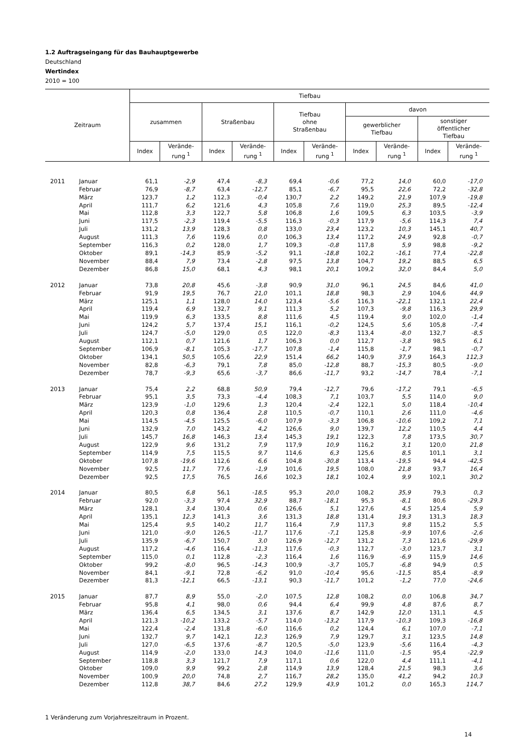1.2 Auftragseingang für das Bauhauptgewerbe
Deutschland
Wertindex
2010 = 100
| Zeitraum | | Tiefbau | | | | | | | | | |
| --- | --- | --- | --- | --- | --- | --- | --- | --- | --- | --- | --- |
| | | zusammen | | Straßenbau | | Tiefbau ohne Straßenbau | | davon | | | |
| | | | | | | | | gewerblicher Tiefbau | | sonstiger öffentlicher Tiefbau | |
| | | Index | Verände- rung <sup>1</sup> | Index | Verände- rung <sup>1</sup> | Index | Verände- rung <sup>1</sup> | Index | Verände- rung <sup>1</sup> | Index | Verände- rung <sup>1</sup> |
| 2011 | Januar | 61,1 | -2,9 | 47,4 | -8,3 | 69,4 | -0,6 | 77,2 | 14,0 | 60,0 | -17,0 |
| | Februar | 76,9 | -8,7 | 63,4 | -12,7 | 85,1 | -6,7 | 95,5 | 22,6 | 72,2 | -32,8 |
| | März | 123,7 | 1,2 | 112,3 | -0,4 | 130,7 | 2,2 | 149,2 | 21,9 | 107,9 | -19,8 |
| | April | 111,7 | 6,2 | 121,6 | 4,3 | 105,8 | 7,6 | 119,0 | 25,3 | 89,5 | -12,4 |
| | Mai | 112,8 | 3,3 | 122,7 | 5,8 | 106,8 | 1,6 | 109,5 | 6,3 | 103,5 | -3,9 |
| | Juni | 117,5 | -2,3 | 119,4 | -5,5 | 116,3 | -0,3 | 117,9 | -5,6 | 114,3 | 7,4 |
| | Juli | 131,2 | 13,9 | 128,3 | 0,8 | 133,0 | 23,4 | 123,2 | 10,3 | 145,1 | 40,7 |
| | August | 111,3 | 7,6 | 119,6 | 0,0 | 106,3 | 13,4 | 117,2 | 24,9 | 92,8 | -0,7 |
| | September | 116,3 | 0,2 | 128,0 | 1,7 | 109,3 | -0,8 | 117,8 | 5,9 | 98,8 | -9,2 |
| | Oktober | 89,1 | -14,3 | 85,9 | -5,2 | 91,1 | -18,8 | 102,2 | -16,1 | 77,4 | -22,8 |
| | November | 88,4 | 7,9 | 73,4 | -2,8 | 97,5 | 13,8 | 104,7 | 19,2 | 88,5 | 6,5 |
| | Dezember | 86,8 | 15,0 | 68,1 | 4,3 | 98,1 | 20,1 | 109,2 | 32,0 | 84,4 | 5,0 |
| 2012 | Januar | 73,8 | 20,8 | 45,6 | -3,8 | 90,9 | 31,0 | 96,1 | 24,5 | 84,6 | 41,0 |
| | Februar | 91,9 | 19,5 | 76,7 | 21,0 | 101,1 | 18,8 | 98,3 | 2,9 | 104,6 | 44,9 |
| | März | 125,1 | 1,1 | 128,0 | 14,0 | 123,4 | -5,6 | 116,3 | -22,1 | 132,1 | 22,4 |
| | April | 119,4 | 6,9 | 132,7 | 9,1 | 111,3 | 5,2 | 107,3 | -9,8 | 116,3 | 29,9 |
| | Mai | 119,9 | 6,3 | 133,5 | 8,8 | 111,6 | 4,5 | 119,4 | 9,0 | 102,0 | -1,4 |
| | Juni | 124,2 | 5,7 | 137,4 | 15,1 | 116,1 | -0,2 | 124,5 | 5,6 | 105,8 | -7,4 |
| | Juli | 124,7 | -5,0 | 129,0 | 0,5 | 122,0 | -8,3 | 113,4 | -8,0 | 132,7 | -8,5 |
| | August | 112,1 | 0,7 | 121,6 | 1,7 | 106,3 | 0,0 | 112,7 | -3,8 | 98,5 | 6,1 |
| | September | 106,9 | -8,1 | 105,3 | -17,7 | 107,8 | -1,4 | 115,8 | -1,7 | 98,1 | -0,7 |
| | Oktober | 134,1 | 50,5 | 105,6 | 22,9 | 151,4 | 66,2 | 140,9 | 37,9 | 164,3 | 112,3 |
| | November | 82,8 | -6,3 | 79,1 | 7,8 | 85,0 | -12,8 | 88,7 | -15,3 | 80,5 | -9,0 |
| | Dezember | 78,7 | -9,3 | 65,6 | -3,7 | 86,6 | -11,7 | 93,2 | -14,7 | 78,4 | -7,1 |
| 2013 | Januar | 75,4 | 2,2 | 68,8 | 50,9 | 79,4 | -12,7 | 79,6 | -17,2 | 79,1 | -6,5 |
| | Februar | 95,1 | 3,5 | 73,3 | -4,4 | 108,3 | 7,1 | 103,7 | 5,5 | 114,0 | 9,0 |
| | März | 123,9 | -1,0 | 129,6 | 1,3 | 120,4 | -2,4 | 122,1 | 5,0 | 118,4 | -10,4 |
| | April | 120,3 | 0,8 | 136,4 | 2,8 | 110,5 | -0,7 | 110,1 | 2,6 | 111,0 | -4,6 |
| | Mai | 114,5 | -4,5 | 125,5 | -6,0 | 107,9 | -3,3 | 106,8 | -10,6 | 109,2 | 7,1 |
| | Juni | 132,9 | 7,0 | 143,2 | 4,2 | 126,6 | 9,0 | 139,7 | 12,2 | 110,5 | 4,4 |
| | Juli | 145,7 | 16,8 | 146,3 | 13,4 | 145,3 | 19,1 | 122,3 | 7,8 | 173,5 | 30,7 |
| | August | 122,9 | 9,6 | 131,2 | 7,9 | 117,9 | 10,9 | 116,2 | 3,1 | 120,0 | 21,8 |
| | September | 114,9 | 7,5 | 115,5 | 9,7 | 114,6 | 6,3 | 125,6 | 8,5 | 101,1 | 3,1 |
| | Oktober | 107,8 | -19,6 | 112,6 | 6,6 | 104,8 | -30,8 | 113,4 | -19,5 | 94,4 | -42,5 |
| | November | 92,5 | 11,7 | 77,6 | -1,9 | 101,6 | 19,5 | 108,0 | 21,8 | 93,7 | 16,4 |
| | Dezember | 92,5 | 17,5 | 76,5 | 16,6 | 102,3 | 18,1 | 102,4 | 9,9 | 102,1 | 30,2 |
| 2014 | Januar | 80,5 | 6,8 | 56,1 | -18,5 | 95,3 | 20,0 | 108,2 | 35,9 | 79,3 | 0,3 |
| | Februar | 92,0 | -3,3 | 97,4 | 32,9 | 88,7 | -18,1 | 95,3 | -8,1 | 80,6 | -29,3 |
| | März | 128,1 | 3,4 | 130,4 | 0,6 | 126,6 | 5,1 | 127,6 | 4,5 | 125,4 | 5,9 |
| | April | 135,1 | 12,3 | 141,3 | 3,6 | 131,3 | 18,8 | 131,4 | 19,3 | 131,3 | 18,3 |
| | Mai | 125,4 | 9,5 | 140,2 | 11,7 | 116,4 | 7,9 | 117,3 | 9,8 | 115,2 | 5,5 |
| | Juni | 121,0 | -9,0 | 126,5 | -11,7 | 117,6 | -7,1 | 125,8 | -9,9 | 107,6 | -2,6 |
| | Juli | 135,9 | -6,7 | 150,7 | 3,0 | 126,9 | -12,7 | 131,2 | 7,3 | 121,6 | -29,9 |
| | August | 117,2 | -4,6 | 116,4 | -11,3 | 117,6 | -0,3 | 112,7 | -3,0 | 123,7 | 3,1 |
| | September | 115,0 | 0,1 | 112,8 | -2,3 | 116,4 | 1,6 | 116,9 | -6,9 | 115,9 | 14,6 |
| | Oktober | 99,2 | -8,0 | 96,5 | -14,3 | 100,9 | -3,7 | 105,7 | -6,8 | 94,9 | 0,5 |
| | November | 84,1 | -9,1 | 72,8 | -6,2 | 91,0 | -10,4 | 95,6 | -11,5 | 85,4 | -8,9 |
| | Dezember | 81,3 | -12,1 | 66,5 | -13,1 | 90,3 | -11,7 | 101,2 | -1,2 | 77,0 | -24,6 |
| 2015 | Januar | 87,7 | 8,9 | 55,0 | -2,0 | 107,5 | 12,8 | 108,2 | 0,0 | 106,8 | 34,7 |
| | Februar | 95,8 | 4,1 | 98,0 | 0,6 | 94,4 | 6,4 | 99,9 | 4,8 | 87,6 | 8,7 |
| | März | 136,4 | 6,5 | 134,5 | 3,1 | 137,6 | 8,7 | 142,9 | 12,0 | 131,1 | 4,5 |
| | April | 121,3 | -10,2 | 133,2 | -5,7 | 114,0 | -13,2 | 117,9 | -10,3 | 109,3 | -16,8 |
| | Mai | 122,4 | -2,4 | 131,8 | -6,0 | 116,6 | 0,2 | 124,4 | 6,1 | 107,0 | -7,1 |
| | Juni | 132,7 | 9,7 | 142,1 | 12,3 | 126,9 | 7,9 | 129,7 | 3,1 | 123,5 | 14,8 |
| | Juli | 127,0 | -6,5 | 137,6 | -8,7 | 120,5 | -5,0 | 123,9 | -5,6 | 116,4 | -4,3 |
| | August | 114,9 | -2,0 | 133,0 | 14,3 | 104,0 | -11,6 | 111,0 | -1,5 | 95,4 | -22,9 |
| | September | 118,8 | 3,3 | 121,7 | 7,9 | 117,1 | 0,6 | 122,0 | 4,4 | 111,1 | -4,1 |
| | Oktober | 109,0 | 9,9 | 99,2 | 2,8 | 114,9 | 13,9 | 128,4 | 21,5 | 98,3 | 3,6 |
| | November | 100,9 | 20,0 | 74,8 | 2,7 | 116,7 | 28,2 | 135,0 | 41,2 | 94,2 | 10,3 |
| | Dezember | 112,8 | 38,7 | 84,6 | 27,2 | 129,9 | 43,9 | 101,2 | 0,0 | 165,3 | 114,7 |
1 Veränderung zum Vorjahreszeitraum in Prozent.
14